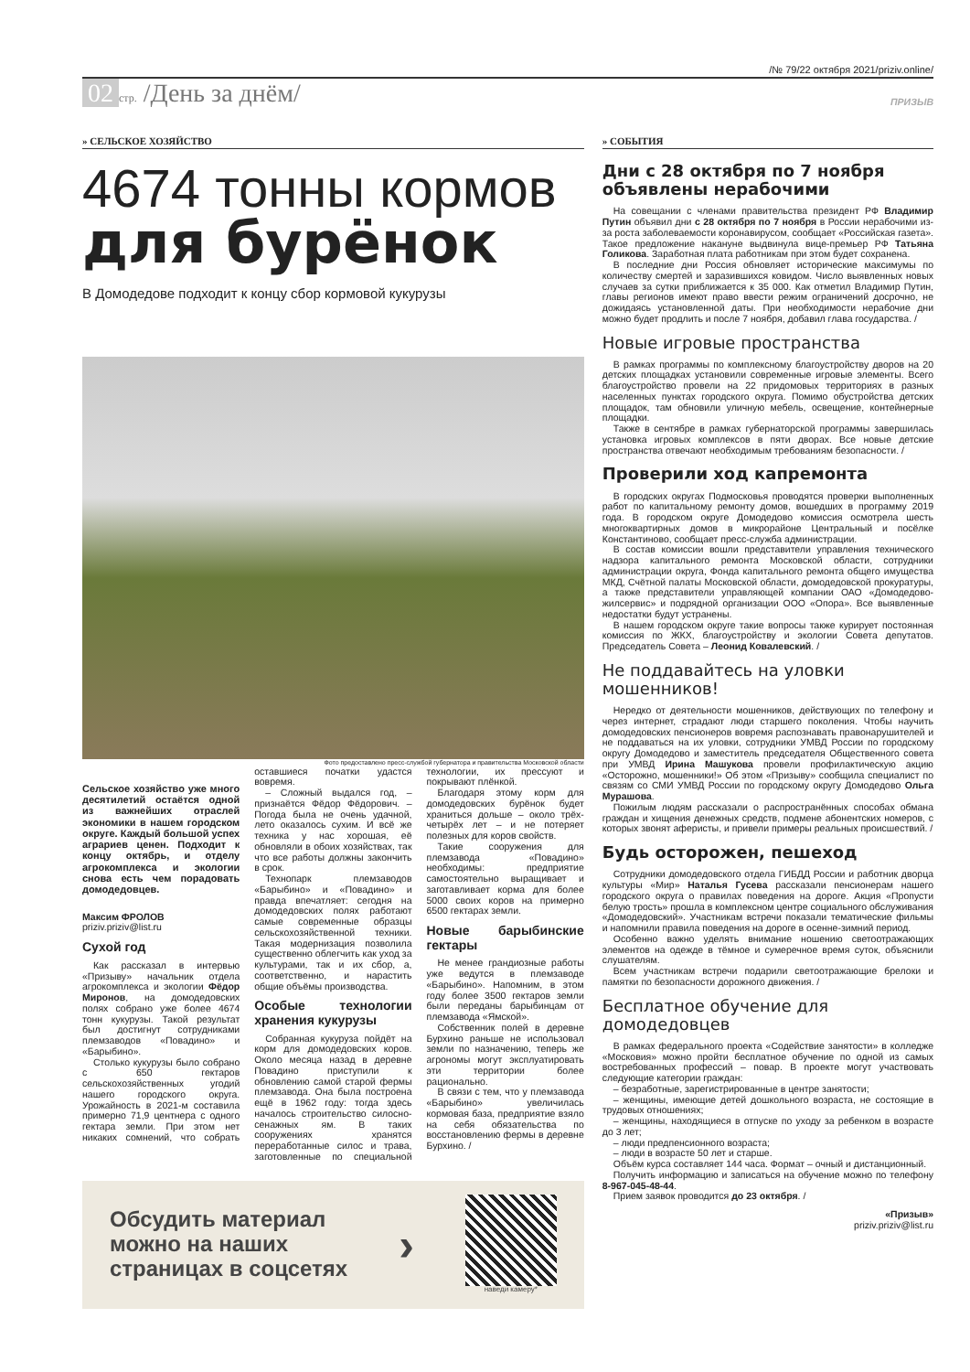/№ 79/22 октября 2021/priziv.online/
02 стр. /День за днём/
ПРИЗЫВ
» СЕЛЬСКОЕ ХОЗЯЙСТВО
4674 тонны кормов
для бурёнок
В Домодедове подходит к концу сбор кормовой кукурузы
Фото предоставлено пресс-службой губернатора и правительства Московской области
Сельское хозяйство уже много десятилетий остаётся одной из важнейших отраслей экономики в нашем городском округе. Каждый большой успех аграриев ценен. Подходит к концу октябрь, и отделу агрокомплекса и экологии снова есть чем порадовать домодедовцев.
Максим ФРОЛОВ
priziv.priziv@list.ru
Сухой год
Как рассказал в интервью «Призыву» начальник отдела агрокомплекса и экологии Фёдор Миронов, на домодедовских полях собрано уже более 4674 тонн кукурузы. Такой результат был достигнут сотрудниками племзаводов «Повадино» и «Барыбино».
Столько кукурузы было собрано с 650 гектаров сельскохозяйственных угодий нашего городского округа. Урожайность в 2021-м составила примерно 71,9 центнера с одного гектара земли. При этом нет никаких сомнений, что собрать оставшиеся початки удастся вовремя.
– Сложный выдался год, – признаётся Фёдор Фёдорович. – Погода была не очень удачной, лето оказалось сухим. И всё же техника у нас хорошая, её обновляли в обоих хозяйствах, так что все работы должны закончить в срок.
Технопарк племзаводов «Барыбино» и «Повадино» и правда впечатляет: сегодня на домодедовских полях работают самые современные образцы сельскохозяйственной техники. Такая модернизация позволила существенно облегчить как уход за культурами, так и их сбор, а, соответственно, и нарастить общие объёмы производства.
Особые технологии хранения кукурузы
Собранная кукуруза пойдёт на корм для домодедовских коров. Около месяца назад в деревне Повадино приступили к обновлению самой старой фермы племзавода. Она была построена ещё в 1962 году: тогда здесь началось строительство силосно-сенажных ям. В таких сооружениях хранятся переработанные силос и трава, заготовленные по специальной технологии, их прессуют и покрывают плёнкой.
Благодаря этому корм для домодедовских бурёнок будет храниться дольше – около трёх-четырёх лет – и не потеряет полезных для коров свойств.
Такие сооружения для племзавода «Повадино» необходимы: предприятие самостоятельно выращивает и заготавливает корма для более 5000 своих коров на примерно 6500 гектарах земли.
Новые барыбинские гектары
Не менее грандиозные работы уже ведутся в племзаводе «Барыбино». Напомним, в этом году более 3500 гектаров земли были переданы барыбинцам от племзавода «Ямской».
Собственник полей в деревне Бурхино раньше не использовал земли по назначению, теперь же агрономы могут эксплуатировать эти территории более рационально.
В связи с тем, что у племзавода «Барыбино» увеличилась кормовая база, предприятие взяло на себя обязательства по восстановлению фермы в деревне Бурхино. /
Обсудить материал
можно на наших
страницах в соцсетях
›
наведи камеру*
» СОБЫТИЯ
Дни с 28 октября по 7 ноября объявлены нерабочими
На совещании с членами правительства президент РФ Владимир Путин объявил дни с 28 октября по 7 ноября в России нерабочими из-за роста заболеваемости коронавирусом, сообщает «Российская газета». Такое предложение накануне выдвинула вице-премьер РФ Татьяна Голикова. Заработная плата работникам при этом будет сохранена.
В последние дни Россия обновляет исторические максимумы по количеству смертей и заразившихся ковидом. Число выявленных новых случаев за сутки приближается к 35 000. Как отметил Владимир Путин, главы регионов имеют право ввести режим ограничений досрочно, не дожидаясь установленной даты. При необходимости нерабочие дни можно будет продлить и после 7 ноября, добавил глава государства. /
Новые игровые пространства
В рамках программы по комплексному благоустройству дворов на 20 детских площадках установили современные игровые элементы. Всего благоустройство провели на 22 придомовых территориях в разных населенных пунктах городского округа. Помимо обустройства детских площадок, там обновили уличную мебель, освещение, контейнерные площадки.
Также в сентябре в рамках губернаторской программы завершилась установка игровых комплексов в пяти дворах. Все новые детские пространства отвечают необходимым требованиям безопасности. /
Проверили ход капремонта
В городских округах Подмосковья проводятся проверки выполненных работ по капитальному ремонту домов, вошедших в программу 2019 года. В городском округе Домодедово комиссия осмотрела шесть многоквартирных домов в микрорайоне Центральный и посёлке Константиново, сообщает пресс-служба администрации.
В состав комиссии вошли представители управления технического надзора капитального ремонта Московской области, сотрудники администрации округа, Фонда капитального ремонта общего имущества МКД, Счётной палаты Московской области, домодедовской прокуратуры, а также представители управляющей компании ОАО «Домодедово-жилсервис» и подрядной организации ООО «Опора». Все выявленные недостатки будут устранены.
В нашем городском округе такие вопросы также курирует постоянная комиссия по ЖКХ, благоустройству и экологии Совета депутатов. Председатель Совета – Леонид Ковалевский. /
Не поддавайтесь на уловки мошенников!
Нередко от деятельности мошенников, действующих по телефону и через интернет, страдают люди старшего поколения. Чтобы научить домодедовских пенсионеров вовремя распознавать правонарушителей и не поддаваться на их уловки, сотрудники УМВД России по городскому округу Домодедово и заместитель председателя Общественного совета при УМВД Ирина Машукова провели профилактическую акцию «Осторожно, мошенники!» Об этом «Призыву» сообщила специалист по связям со СМИ УМВД России по городскому округу Домодедово Ольга Мурашова.
Пожилым людям рассказали о распространённых способах обмана граждан и хищения денежных средств, подмене абонентских номеров, с которых звонят аферисты, и привели примеры реальных происшествий. /
Будь осторожен, пешеход
Сотрудники домодедовского отдела ГИБДД России и работник дворца культуры «Мир» Наталья Гусева рассказали пенсионерам нашего городского округа о правилах поведения на дороге. Акция «Пропусти белую трость» прошла в комплексном центре социального обслуживания «Домодедовский». Участникам встречи показали тематические фильмы и напомнили правила поведения на дороге в осенне-зимний период.
Особенно важно уделять внимание ношению светоотражающих элементов на одежде в тёмное и сумеречное время суток, объяснили слушателям.
Всем участникам встречи подарили светоотражающие брелоки и памятки по безопасности дорожного движения. /
Бесплатное обучение для домодедовцев
В рамках федерального проекта «Содействие занятости» в колледже «Московия» можно пройти бесплатное обучение по одной из самых востребованных профессий – повар. В проекте могут участвовать следующие категории граждан:
– безработные, зарегистрированные в центре занятости;
– женщины, имеющие детей дошкольного возраста, не состоящие в трудовых отношениях;
– женщины, находящиеся в отпуске по уходу за ребенком в возрасте до 3 лет;
– люди предпенсионного возраста;
– люди в возрасте 50 лет и старше.
Объём курса составляет 144 часа. Формат – очный и дистанционный.
Получить информацию и записаться на обучение можно по телефону 8-967-045-48-44.
Прием заявок проводится до 23 октября. /
«Призыв»
priziv.priziv@list.ru